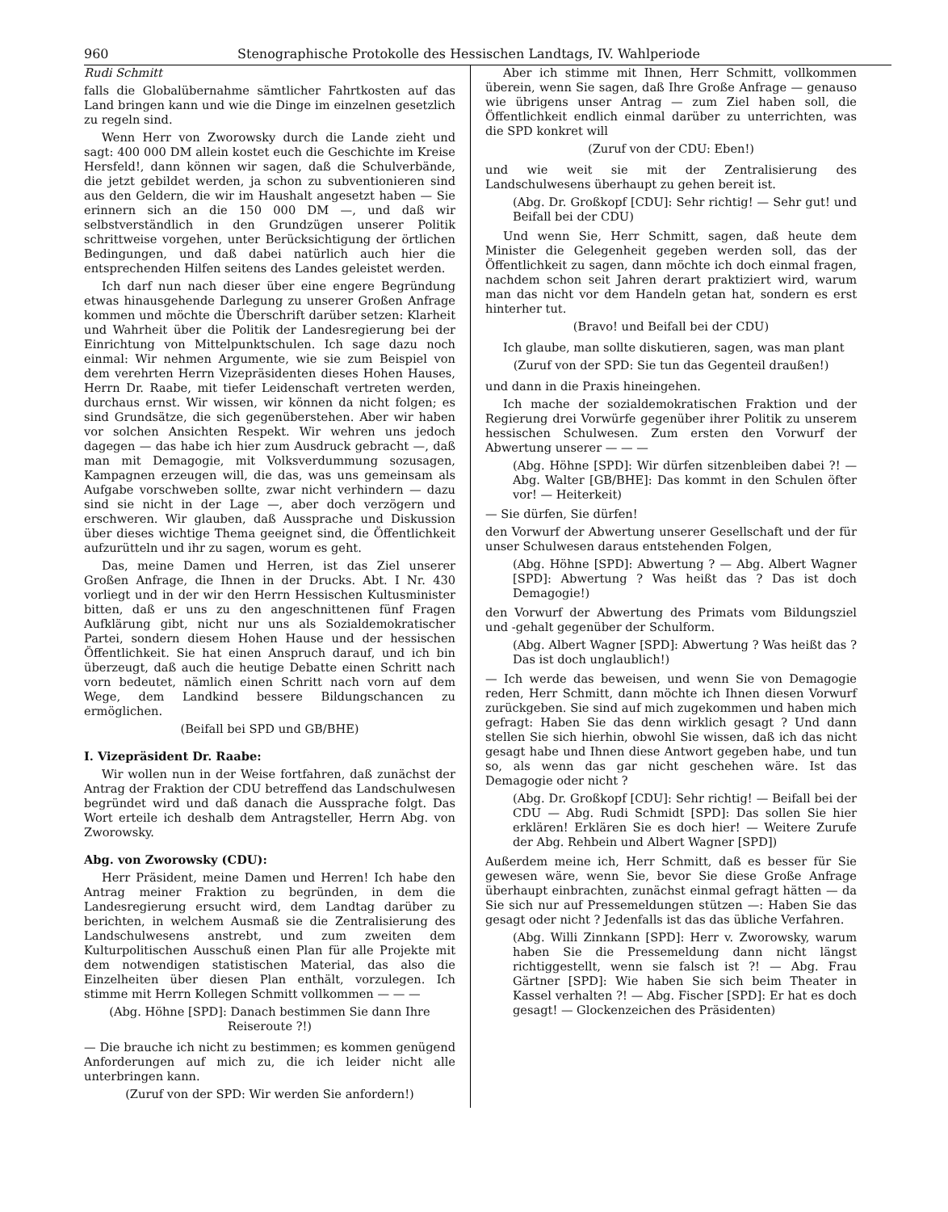960 Stenographische Protokolle des Hessischen Landtags, IV. Wahlperiode
Rudi Schmitt
falls die Globalübernahme sämtlicher Fahrtkosten auf das Land bringen kann und wie die Dinge im einzelnen gesetzlich zu regeln sind.
Wenn Herr von Zworowsky durch die Lande zieht und sagt: 400 000 DM allein kostet euch die Geschichte im Kreise Hersfeld!, dann können wir sagen, daß die Schulverbände, die jetzt gebildet werden, ja schon zu subventionieren sind aus den Geldern, die wir im Haushalt angesetzt haben — Sie erinnern sich an die 150 000 DM —, und daß wir selbstverständlich in den Grundzügen unserer Politik schrittweise vorgehen, unter Berücksichtigung der örtlichen Bedingungen, und daß dabei natürlich auch hier die entsprechenden Hilfen seitens des Landes geleistet werden.
Ich darf nun nach dieser über eine engere Begründung etwas hinausgehende Darlegung zu unserer Großen Anfrage kommen und möchte die Überschrift darüber setzen: Klarheit und Wahrheit über die Politik der Landesregierung bei der Einrichtung von Mittelpunktschulen. Ich sage dazu noch einmal: Wir nehmen Argumente, wie sie zum Beispiel von dem verehrten Herrn Vizepräsidenten dieses Hohen Hauses, Herrn Dr. Raabe, mit tiefer Leidenschaft vertreten werden, durchaus ernst. Wir wissen, wir können da nicht folgen; es sind Grundsätze, die sich gegenüberstehen. Aber wir haben vor solchen Ansichten Respekt. Wir wehren uns jedoch dagegen — das habe ich hier zum Ausdruck gebracht —, daß man mit Demagogie, mit Volksverdummung sozusagen, Kampagnen erzeugen will, die das, was uns gemeinsam als Aufgabe vorschweben sollte, zwar nicht verhindern — dazu sind sie nicht in der Lage —, aber doch verzögern und erschweren. Wir glauben, daß Aussprache und Diskussion über dieses wichtige Thema geeignet sind, die Öffentlichkeit aufzurütteln und ihr zu sagen, worum es geht.
Das, meine Damen und Herren, ist das Ziel unserer Großen Anfrage, die Ihnen in der Drucks. Abt. I Nr. 430 vorliegt und in der wir den Herrn Hessischen Kultusminister bitten, daß er uns zu den angeschnittenen fünf Fragen Aufklärung gibt, nicht nur uns als Sozialdemokratischer Partei, sondern diesem Hohen Hause und der hessischen Öffentlichkeit. Sie hat einen Anspruch darauf, und ich bin überzeugt, daß auch die heutige Debatte einen Schritt nach vorn bedeutet, nämlich einen Schritt nach vorn auf dem Wege, dem Landkind bessere Bildungschancen zu ermöglichen.
(Beifall bei SPD und GB/BHE)
I. Vizepräsident Dr. Raabe:
Wir wollen nun in der Weise fortfahren, daß zunächst der Antrag der Fraktion der CDU betreffend das Landschulwesen begründet wird und daß danach die Aussprache folgt. Das Wort erteile ich deshalb dem Antragsteller, Herrn Abg. von Zworowsky.
Abg. von Zworowsky (CDU):
Herr Präsident, meine Damen und Herren! Ich habe den Antrag meiner Fraktion zu begründen, in dem die Landesregierung ersucht wird, dem Landtag darüber zu berichten, in welchem Ausmaß sie die Zentralisierung des Landschulwesens anstrebt, und zum zweiten dem Kulturpolitischen Ausschuß einen Plan für alle Projekte mit dem notwendigen statistischen Material, das also die Einzelheiten über diesen Plan enthält, vorzulegen. Ich stimme mit Herrn Kollegen Schmitt vollkommen — — —
(Abg. Höhne [SPD]: Danach bestimmen Sie dann Ihre Reiseroute ?!)
— Die brauche ich nicht zu bestimmen; es kommen genügend Anforderungen auf mich zu, die ich leider nicht alle unterbringen kann.
(Zuruf von der SPD: Wir werden Sie anfordern!)
Aber ich stimme mit Ihnen, Herr Schmitt, vollkommen überein, wenn Sie sagen, daß Ihre Große Anfrage — genauso wie übrigens unser Antrag — zum Ziel haben soll, die Öffentlichkeit endlich einmal darüber zu unterrichten, was die SPD konkret will
(Zuruf von der CDU: Eben!)
und wie weit sie mit der Zentralisierung des Landschulwesens überhaupt zu gehen bereit ist.
(Abg. Dr. Großkopf [CDU]: Sehr richtig! — Sehr gut! und Beifall bei der CDU)
Und wenn Sie, Herr Schmitt, sagen, daß heute dem Minister die Gelegenheit gegeben werden soll, das der Öffentlichkeit zu sagen, dann möchte ich doch einmal fragen, nachdem schon seit Jahren derart praktiziert wird, warum man das nicht vor dem Handeln getan hat, sondern es erst hinterher tut.
(Bravo! und Beifall bei der CDU)
Ich glaube, man sollte diskutieren, sagen, was man plant
(Zuruf von der SPD: Sie tun das Gegenteil draußen!)
und dann in die Praxis hineingehen.
Ich mache der sozialdemokratischen Fraktion und der Regierung drei Vorwürfe gegenüber ihrer Politik zu unserem hessischen Schulwesen. Zum ersten den Vorwurf der Abwertung unserer — — —
(Abg. Höhne [SPD]: Wir dürfen sitzenbleiben dabei ?! — Abg. Walter [GB/BHE]: Das kommt in den Schulen öfter vor! — Heiterkeit)
— Sie dürfen, Sie dürfen!
den Vorwurf der Abwertung unserer Gesellschaft und der für unser Schulwesen daraus entstehenden Folgen,
(Abg. Höhne [SPD]: Abwertung ? — Abg. Albert Wagner [SPD]: Abwertung ? Was heißt das ? Das ist doch Demagogie!)
den Vorwurf der Abwertung des Primats vom Bildungsziel und -gehalt gegenüber der Schulform.
(Abg. Albert Wagner [SPD]: Abwertung ? Was heißt das ? Das ist doch unglaublich!)
— Ich werde das beweisen, und wenn Sie von Demagogie reden, Herr Schmitt, dann möchte ich Ihnen diesen Vorwurf zurückgeben. Sie sind auf mich zugekommen und haben mich gefragt: Haben Sie das denn wirklich gesagt ? Und dann stellen Sie sich hierhin, obwohl Sie wissen, daß ich das nicht gesagt habe und Ihnen diese Antwort gegeben habe, und tun so, als wenn das gar nicht geschehen wäre. Ist das Demagogie oder nicht ?
(Abg. Dr. Großkopf [CDU]: Sehr richtig! — Beifall bei der CDU — Abg. Rudi Schmidt [SPD]: Das sollen Sie hier erklären! Erklären Sie es doch hier! — Weitere Zurufe der Abg. Rehbein und Albert Wagner [SPD])
Außerdem meine ich, Herr Schmitt, daß es besser für Sie gewesen wäre, wenn Sie, bevor Sie diese Große Anfrage überhaupt einbrachten, zunächst einmal gefragt hätten — da Sie sich nur auf Pressemeldungen stützen —: Haben Sie das gesagt oder nicht ? Jedenfalls ist das das übliche Verfahren.
(Abg. Willi Zinnkann [SPD]: Herr v. Zworowsky, warum haben Sie die Pressemeldung dann nicht längst richtiggestellt, wenn sie falsch ist ?! — Abg. Frau Gärtner [SPD]: Wie haben Sie sich beim Theater in Kassel verhalten ?! — Abg. Fischer [SPD]: Er hat es doch gesagt! — Glockenzeichen des Präsidenten)